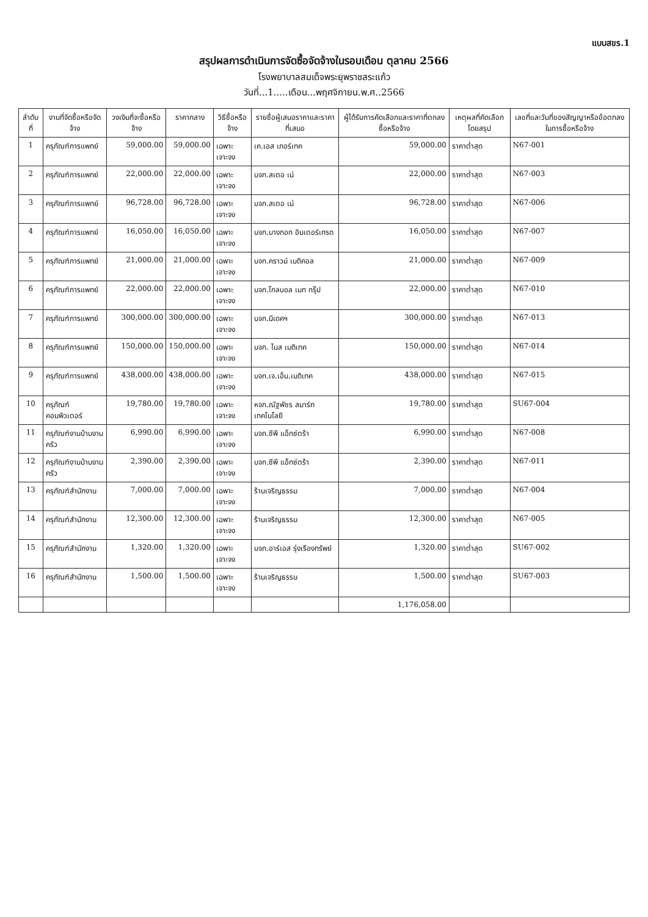แบบสขร.1
สรุปผลการดำเนินการจัดซื้อจัดจ้างในรอบเดือน ตุลาคม 2566
โรงพยาบาลสมเด็จพระยุพราชสระแก้ว
วันที่...1.....เดือน...พฤศจิกายน.พ.ศ..2566
| ลำดับที่ | งานที่จัดซื้อหรือจัดจ้าง | วงเงินที่จะซื้อหรือจ้าง | ราคากลาง | วิธีซื้อหรือจ้าง | รายชื่อผู้เสนอราคาและราคาที่เสนอ | ผู้ได้รับการคัดเลือกและราคาที่ตกลงซื้อหรือจ้าง | เหตุผลที่คัดเลือกโดยสรุป | เลขที่และวันที่ของสัญญาหรือข้อตกลงในการซื้อหรือจ้าง |
| --- | --- | --- | --- | --- | --- | --- | --- | --- |
| 1 | ครุภัณฑ์การแพทย์ | 59,000.00 | 59,000.00 | เฉพาะเจาะจง | เค.เอส เภอร์เทค | 59,000.00 | ราคาต่ำสุด | N67-001 |
| 2 | ครุภัณฑ์การแพทย์ | 22,000.00 | 22,000.00 | เฉพาะเจาะจง | บจก.สเตอ เน่ | 22,000.00 | ราคาต่ำสุด | N67-003 |
| 3 | ครุภัณฑ์การแพทย์ | 96,728.00 | 96,728.00 | เฉพาะเจาะจง | บจก.สเตอ เน่ | 96,728.00 | ราคาต่ำสุด | N67-006 |
| 4 | ครุภัณฑ์การแพทย์ | 16,050.00 | 16,050.00 | เฉพาะเจาะจง | บจก.บางกอก อินเตอร์เทรด | 16,050.00 | ราคาต่ำสุด | N67-007 |
| 5 | ครุภัณฑ์การแพทย์ | 21,000.00 | 21,000.00 | เฉพาะเจาะจง | บจก.คราวน์ เมดิคอล | 21,000.00 | ราคาต่ำสุด | N67-009 |
| 6 | ครุภัณฑ์การแพทย์ | 22,000.00 | 22,000.00 | เฉพาะเจาะจง | บจก.โกลบอล เมท กรุ๊ป | 22,000.00 | ราคาต่ำสุด | N67-010 |
| 7 | ครุภัณฑ์การแพทย์ | 300,000.00 | 300,000.00 | เฉพาะเจาะจง | บจก.มีเดคฯ | 300,000.00 | ราคาต่ำสุด | N67-013 |
| 8 | ครุภัณฑ์การแพทย์ | 150,000.00 | 150,000.00 | เฉพาะเจาะจง | บจก. ไมส เมดิเทค | 150,000.00 | ราคาต่ำสุด | N67-014 |
| 9 | ครุภัณฑ์การแพทย์ | 438,000.00 | 438,000.00 | เฉพาะเจาะจง | บจก.เจ.เอ็น.เมดิเทค | 438,000.00 | ราคาต่ำสุด | N67-015 |
| 10 | ครุภัณฑ์คอมพิวเตอร์ | 19,780.00 | 19,780.00 | เฉพาะเจาะจง | หจก.ณัฐพัชร สมาร์ท เทคโนโลยี | 19,780.00 | ราคาต่ำสุด | SU67-004 |
| 11 | ครุภัณฑ์งานบ้านงานครัว | 6,990.00 | 6,990.00 | เฉพาะเจาะจง | บจก.ซีพี แอ็กซ์ตร้า | 6,990.00 | ราคาต่ำสุด | N67-008 |
| 12 | ครุภัณฑ์งานบ้านงานครัว | 2,390.00 | 2,390.00 | เฉพาะเจาะจง | บจก.ซีพี แอ็กซ์ตร้า | 2,390.00 | ราคาต่ำสุด | N67-011 |
| 13 | ครุภัณฑ์สำนักงาน | 7,000.00 | 7,000.00 | เฉพาะเจาะจง | ร้านเจริญธรรม | 7,000.00 | ราคาต่ำสุด | N67-004 |
| 14 | ครุภัณฑ์สำนักงาน | 12,300.00 | 12,300.00 | เฉพาะเจาะจง | ร้านเจริญธรรม | 12,300.00 | ราคาต่ำสุด | N67-005 |
| 15 | ครุภัณฑ์สำนักงาน | 1,320.00 | 1,320.00 | เฉพาะเจาะจง | บจก.อาร์เอส รุ่งเรืองทรัพย์ | 1,320.00 | ราคาต่ำสุด | SU67-002 |
| 16 | ครุภัณฑ์สำนักงาน | 1,500.00 | 1,500.00 | เฉพาะเจาะจง | ร้านเจริญธรรม | 1,500.00 | ราคาต่ำสุด | SU67-003 |
| | | | | | | 1,176,058.00 | | |